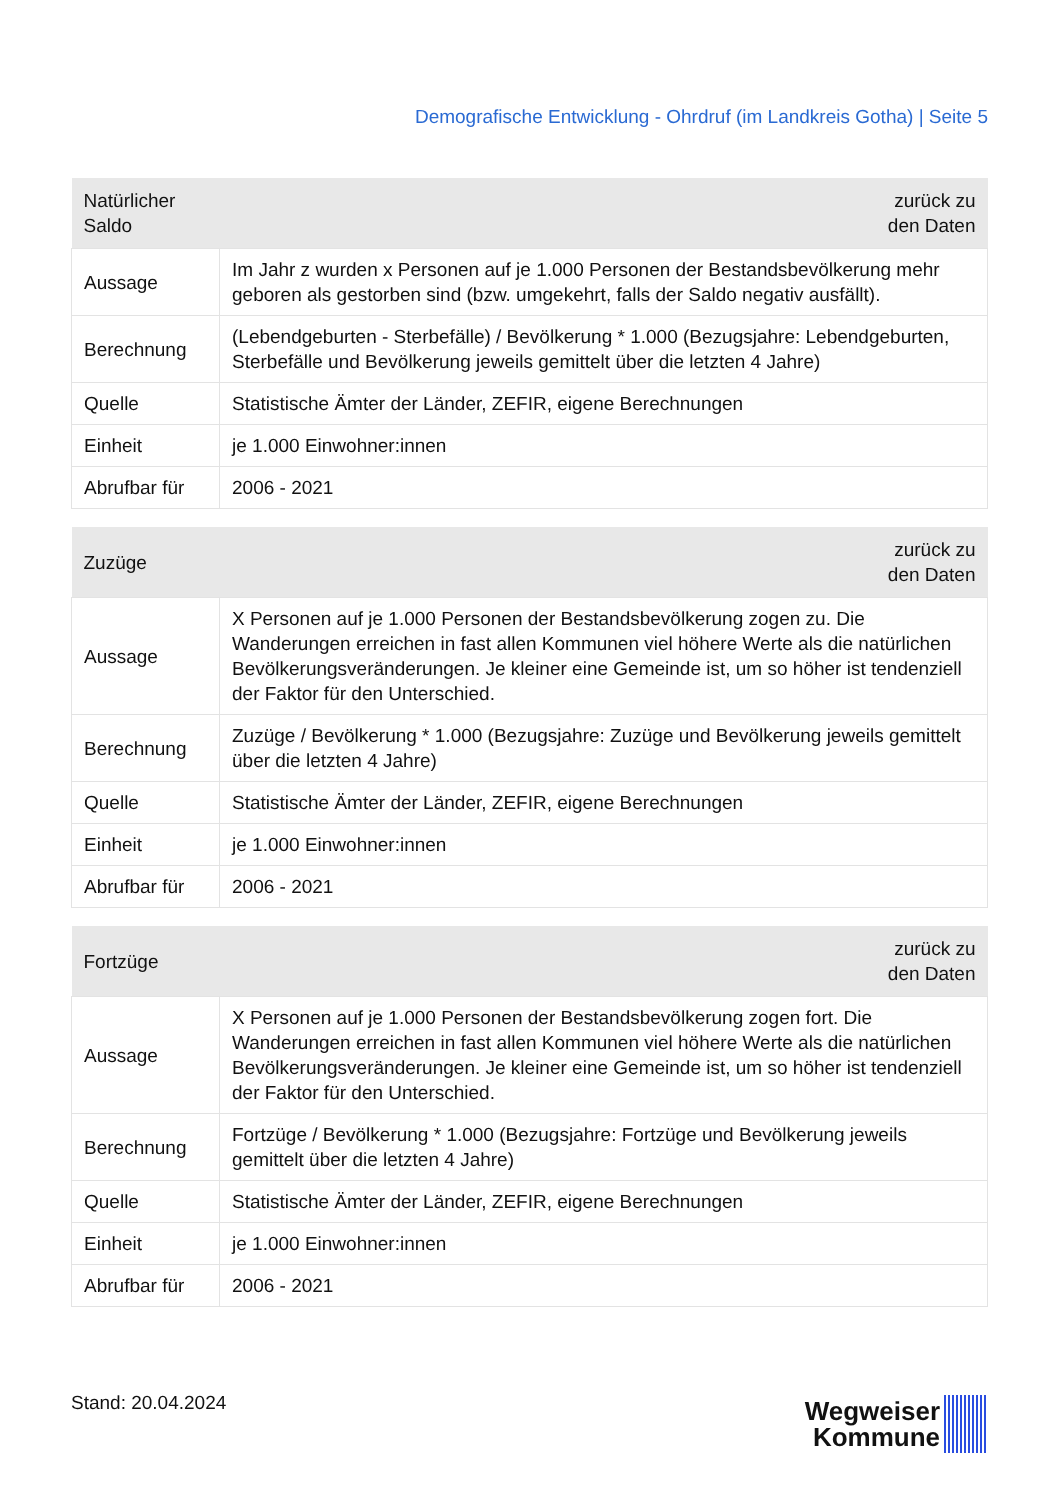Demografische Entwicklung - Ohrdruf (im Landkreis Gotha) | Seite 5
| Natürlicher Saldo | zurück zu den Daten |
| --- | --- |
| Aussage | Im Jahr z wurden x Personen auf je 1.000 Personen der Bestandsbevölkerung mehr geboren als gestorben sind (bzw. umgekehrt, falls der Saldo negativ ausfällt). |
| Berechnung | (Lebendgeburten - Sterbefälle) / Bevölkerung * 1.000 (Bezugsjahre: Lebendgeburten, Sterbefälle und Bevölkerung jeweils gemittelt über die letzten 4 Jahre) |
| Quelle | Statistische Ämter der Länder, ZEFIR, eigene Berechnungen |
| Einheit | je 1.000 Einwohner:innen |
| Abrufbar für | 2006 - 2021 |
| Zuzüge | zurück zu den Daten |
| --- | --- |
| Aussage | X Personen auf je 1.000 Personen der Bestandsbevölkerung zogen zu. Die Wanderungen erreichen in fast allen Kommunen viel höhere Werte als die natürlichen Bevölkerungsveränderungen. Je kleiner eine Gemeinde ist, um so höher ist tendenziell der Faktor für den Unterschied. |
| Berechnung | Zuzüge / Bevölkerung * 1.000 (Bezugsjahre: Zuzüge und Bevölkerung jeweils gemittelt über die letzten 4 Jahre) |
| Quelle | Statistische Ämter der Länder, ZEFIR, eigene Berechnungen |
| Einheit | je 1.000 Einwohner:innen |
| Abrufbar für | 2006 - 2021 |
| Fortzüge | zurück zu den Daten |
| --- | --- |
| Aussage | X Personen auf je 1.000 Personen der Bestandsbevölkerung zogen fort. Die Wanderungen erreichen in fast allen Kommunen viel höhere Werte als die natürlichen Bevölkerungsveränderungen. Je kleiner eine Gemeinde ist, um so höher ist tendenziell der Faktor für den Unterschied. |
| Berechnung | Fortzüge / Bevölkerung * 1.000 (Bezugsjahre: Fortzüge und Bevölkerung jeweils gemittelt über die letzten 4 Jahre) |
| Quelle | Statistische Ämter der Länder, ZEFIR, eigene Berechnungen |
| Einheit | je 1.000 Einwohner:innen |
| Abrufbar für | 2006 - 2021 |
Stand: 20.04.2024
Wegweiser
Kommune